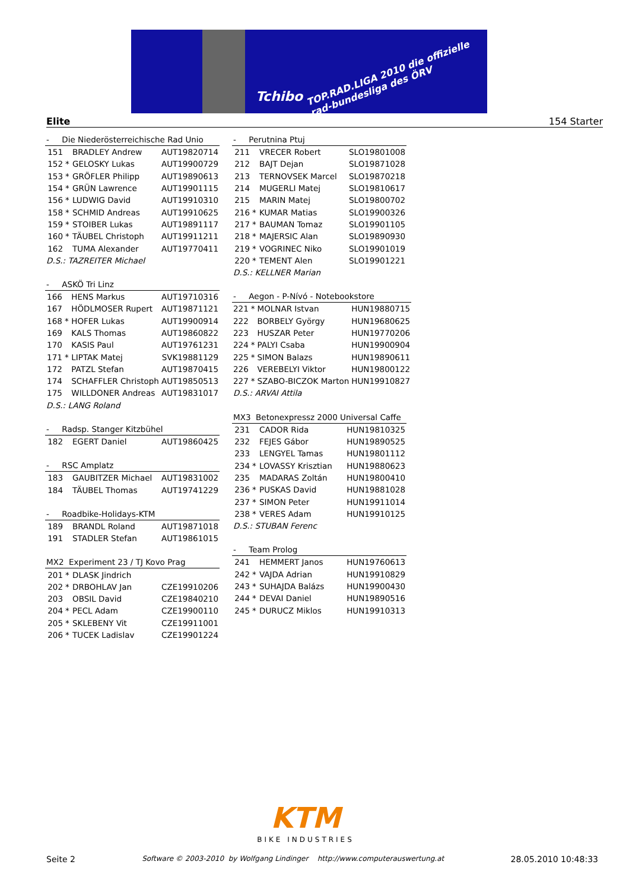Tchibo
TOP.RAD.LIGA 2010 die offizielle rad-bundesliga des ÖRV
Elite 154 Starter
| - Die Niederösterreichische Rad Unio | | | |
| --- | --- | --- | --- |
| 151 | | BRADLEY Andrew | AUT19820714 |
| 152 | * | GELOSKY Lukas | AUT19900729 |
| 153 | * | GRÖFLER Philipp | AUT19890613 |
| 154 | * | GRÜN Lawrence | AUT19901115 |
| 156 | * | LUDWIG David | AUT19910310 |
| 158 | * | SCHMID Andreas | AUT19910625 |
| 159 | * | STOIBER Lukas | AUT19891117 |
| 160 | * | TÄUBEL Christoph | AUT19911211 |
| 162 | | TUMA Alexander | AUT19770411 |
| D.S.: TAZREITER Michael | | | |
| - ASKÖ Tri Linz | | | |
| --- | --- | --- | --- |
| 166 | | HENS Markus | AUT19710316 |
| 167 | | HÖDLMOSER Rupert | AUT19871121 |
| 168 | * | HOFER Lukas | AUT19900914 |
| 169 | | KALS Thomas | AUT19860822 |
| 170 | | KASIS Paul | AUT19761231 |
| 171 | * | LIPTAK Matej | SVK19881129 |
| 172 | | PATZL Stefan | AUT19870415 |
| 174 | | SCHAFFLER Christoph | AUT19850513 |
| 175 | | WILLDONER Andreas | AUT19831017 |
| D.S.: LANG Roland | | | |
| - Radsp. Stanger Kitzbühel | | | |
| --- | --- | --- | --- |
| 182 | | EGERT Daniel | AUT19860425 |
| - RSC Amplatz | | | |
| --- | --- | --- | --- |
| 183 | | GAUBITZER Michael | AUT19831002 |
| 184 | | TÄUBEL Thomas | AUT19741229 |
| - Roadbike-Holidays-KTM | | | |
| --- | --- | --- | --- |
| 189 | | BRANDL Roland | AUT19871018 |
| 191 | | STADLER Stefan | AUT19861015 |
| MX2 Experiment 23 / TJ Kovo Prag | | | |
| --- | --- | --- | --- |
| 201 | * | DLASK Jindrich | |
| 202 | * | DRBOHLAV Jan | CZE19910206 |
| 203 | | OBSIL David | CZE19840210 |
| 204 | * | PECL Adam | CZE19900110 |
| 205 | * | SKLEBENY Vit | CZE19911001 |
| 206 | * | TUCEK Ladislav | CZE19901224 |
| - Perutnina Ptuj | | | |
| --- | --- | --- | --- |
| 211 | | VRECER Robert | SLO19801008 |
| 212 | | BAJT Dejan | SLO19871028 |
| 213 | | TERNOVSEK Marcel | SLO19870218 |
| 214 | | MUGERLI Matej | SLO19810617 |
| 215 | | MARIN Matej | SLO19800702 |
| 216 | * | KUMAR Matias | SLO19900326 |
| 217 | * | BAUMAN Tomaz | SLO19901105 |
| 218 | * | MAJERSIC Alan | SLO19890930 |
| 219 | * | VOGRINEC Niko | SLO19901019 |
| 220 | * | TEMENT Alen | SLO19901221 |
| D.S.: KELLNER Marian | | | |
| - Aegon - P-Nívó - Notebookstore | | | |
| --- | --- | --- | --- |
| 221 | * | MOLNAR Istvan | HUN19880715 |
| 222 | | BORBELY György | HUN19680625 |
| 223 | | HUSZAR Peter | HUN19770206 |
| 224 | * | PALYI Csaba | HUN19900904 |
| 225 | * | SIMON Balazs | HUN19890611 |
| 226 | | VEREBELYI Viktor | HUN19800122 |
| 227 | * | SZABO-BICZOK Marton | HUN19910827 |
| D.S.: ARVAI Attila | | | |
| MX3 Betonexpressz 2000 Universal Caffe | | | |
| --- | --- | --- | --- |
| 231 | | CADOR Rida | HUN19810325 |
| 232 | | FEJES Gábor | HUN19890525 |
| 233 | | LENGYEL Tamas | HUN19801112 |
| 234 | * | LOVASSY Krisztian | HUN19880623 |
| 235 | | MADARAS Zoltán | HUN19800410 |
| 236 | * | PUSKAS David | HUN19881028 |
| 237 | * | SIMON Peter | HUN19911014 |
| 238 | * | VERES Adam | HUN19910125 |
| D.S.: STUBAN Ferenc | | | |
| - Team Prolog | | | |
| --- | --- | --- | --- |
| 241 | | HEMMERT Janos | HUN19760613 |
| 242 | * | VAJDA Adrian | HUN19910829 |
| 243 | * | SUHAJDA Balázs | HUN19900430 |
| 244 | * | DEVAI Daniel | HUN19890516 |
| 245 | * | DURUCZ Miklos | HUN19910313 |
KTM
BIKE INDUSTRIES
Seite 2 Software © 2003-2010 by Wolfgang Lindinger http://www.computerauswertung.at 28.05.2010 10:48:33